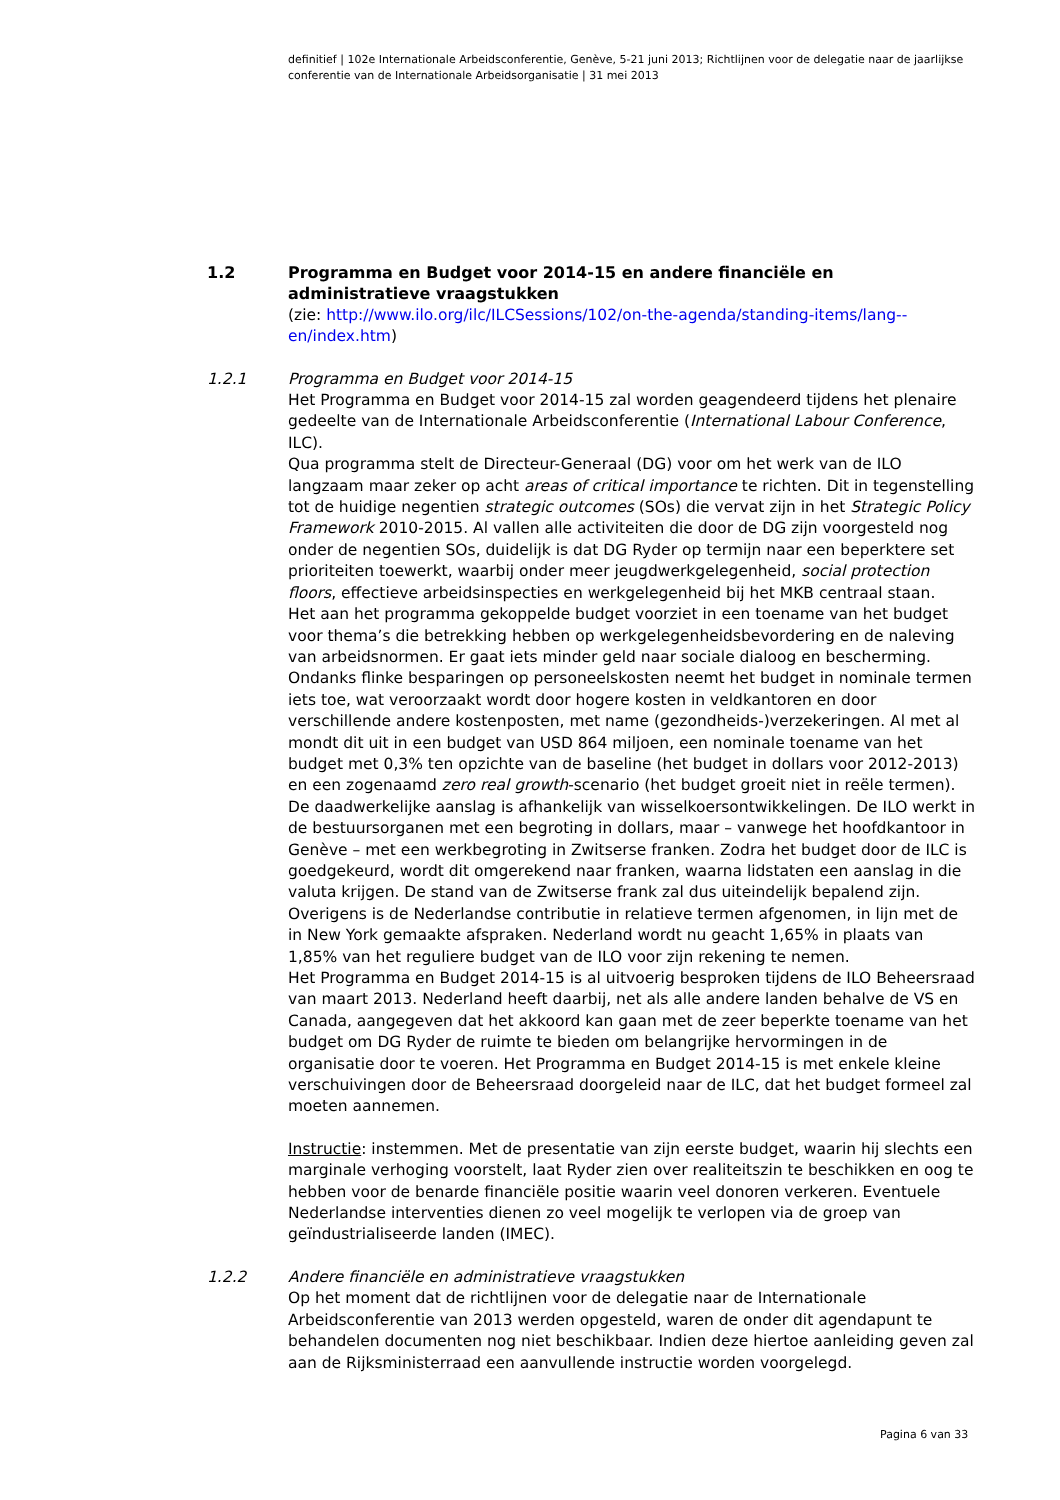definitief | 102e Internationale Arbeidsconferentie, Genève, 5-21 juni 2013; Richtlijnen voor de delegatie naar de jaarlijkse conferentie van de Internationale Arbeidsorganisatie | 31 mei 2013
1.2 Programma en Budget voor 2014-15 en andere financiële en administratieve vraagstukken
(zie: http://www.ilo.org/ilc/ILCSessions/102/on-the-agenda/standing-items/lang--en/index.htm)
1.2.1 Programma en Budget voor 2014-15
Het Programma en Budget voor 2014-15 zal worden geagendeerd tijdens het plenaire gedeelte van de Internationale Arbeidsconferentie (International Labour Conference, ILC).
Qua programma stelt de Directeur-Generaal (DG) voor om het werk van de ILO langzaam maar zeker op acht areas of critical importance te richten. Dit in tegenstelling tot de huidige negentien strategic outcomes (SOs) die vervat zijn in het Strategic Policy Framework 2010-2015. Al vallen alle activiteiten die door de DG zijn voorgesteld nog onder de negentien SOs, duidelijk is dat DG Ryder op termijn naar een beperktere set prioriteiten toewerkt, waarbij onder meer jeugdwerkgelegenheid, social protection floors, effectieve arbeidsinspecties en werkgelegenheid bij het MKB centraal staan.
Het aan het programma gekoppelde budget voorziet in een toename van het budget voor thema’s die betrekking hebben op werkgelegenheidsbevordering en de naleving van arbeidsnormen. Er gaat iets minder geld naar sociale dialoog en bescherming. Ondanks flinke besparingen op personeelskosten neemt het budget in nominale termen iets toe, wat veroorzaakt wordt door hogere kosten in veldkantoren en door verschillende andere kostenposten, met name (gezondheids-)verzekeringen. Al met al mondt dit uit in een budget van USD 864 miljoen, een nominale toename van het budget met 0,3% ten opzichte van de baseline (het budget in dollars voor 2012-2013) en een zogenaamd zero real growth-scenario (het budget groeit niet in reële termen). De daadwerkelijke aanslag is afhankelijk van wisselkoersontwikkelingen. De ILO werkt in de bestuursorganen met een begroting in dollars, maar – vanwege het hoofdkantoor in Genève – met een werkbegroting in Zwitserse franken. Zodra het budget door de ILC is goedgekeurd, wordt dit omgerekend naar franken, waarna lidstaten een aanslag in die valuta krijgen. De stand van de Zwitserse frank zal dus uiteindelijk bepalend zijn.
Overigens is de Nederlandse contributie in relatieve termen afgenomen, in lijn met de in New York gemaakte afspraken. Nederland wordt nu geacht 1,65% in plaats van 1,85% van het reguliere budget van de ILO voor zijn rekening te nemen.
Het Programma en Budget 2014-15 is al uitvoerig besproken tijdens de ILO Beheersraad van maart 2013. Nederland heeft daarbij, net als alle andere landen behalve de VS en Canada, aangegeven dat het akkoord kan gaan met de zeer beperkte toename van het budget om DG Ryder de ruimte te bieden om belangrijke hervormingen in de organisatie door te voeren. Het Programma en Budget 2014-15 is met enkele kleine verschuivingen door de Beheersraad doorgeleid naar de ILC, dat het budget formeel zal moeten aannemen.
Instructie: instemmen. Met de presentatie van zijn eerste budget, waarin hij slechts een marginale verhoging voorstelt, laat Ryder zien over realiteitszin te beschikken en oog te hebben voor de benarde financiële positie waarin veel donoren verkeren. Eventuele Nederlandse interventies dienen zo veel mogelijk te verlopen via de groep van geïndustrialiseerde landen (IMEC).
1.2.2 Andere financiële en administratieve vraagstukken
Op het moment dat de richtlijnen voor de delegatie naar de Internationale Arbeidsconferentie van 2013 werden opgesteld, waren de onder dit agendapunt te behandelen documenten nog niet beschikbaar. Indien deze hiertoe aanleiding geven zal aan de Rijksministerraad een aanvullende instructie worden voorgelegd.
Pagina 6 van 33